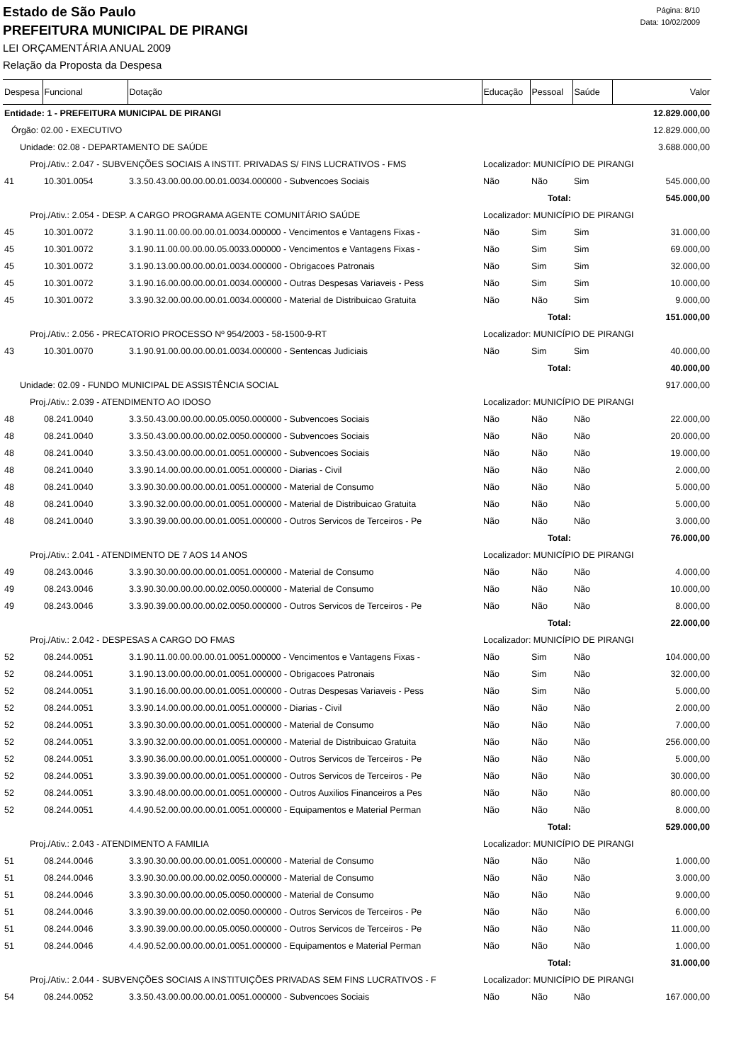Página: 8/10
Data: 10/02/2009
Estado de São Paulo
PREFEITURA MUNICIPAL DE PIRANGI
LEI ORÇAMENTÁRIA ANUAL 2009
Relação da Proposta da Despesa
| Despesa | Funcional | Dotação | Educação | Pessoal | Saúde | Valor |
| --- | --- | --- | --- | --- | --- | --- |
| Entidade: 1 - PREFEITURA MUNICIPAL DE PIRANGI | | | | | | 12.829.000,00 |
| Órgão: 02.00 - EXECUTIVO | | | | | | 12.829.000,00 |
| Unidade: 02.08 - DEPARTAMENTO DE SAÚDE | | | | | | 3.688.000,00 |
| Proj./Ativ.: 2.047 - SUBVENÇÕES SOCIAIS A INSTIT. PRIVADAS S/ FINS LUCRATIVOS - FMS | | | Localizador: MUNICÍPIO DE PIRANGI | | | |
| 41 | 10.301.0054 | 3.3.50.43.00.00.00.00.01.0034.000000 - Subvencoes Sociais | Não | Não | Sim | 545.000,00 |
| Total: | | | | | | 545.000,00 |
| Proj./Ativ.: 2.054 - DESP. A CARGO PROGRAMA AGENTE COMUNITÁRIO SAÚDE | | | Localizador: MUNICÍPIO DE PIRANGI | | | |
| 45 | 10.301.0072 | 3.1.90.11.00.00.00.00.01.0034.000000 - Vencimentos e Vantagens Fixas - | Não | Sim | Sim | 31.000,00 |
| 45 | 10.301.0072 | 3.1.90.11.00.00.00.00.05.0033.000000 - Vencimentos e Vantagens Fixas - | Não | Sim | Sim | 69.000,00 |
| 45 | 10.301.0072 | 3.1.90.13.00.00.00.00.01.0034.000000 - Obrigacoes Patronais | Não | Sim | Sim | 32.000,00 |
| 45 | 10.301.0072 | 3.1.90.16.00.00.00.00.01.0034.000000 - Outras Despesas Variaveis - Pess | Não | Sim | Sim | 10.000,00 |
| 45 | 10.301.0072 | 3.3.90.32.00.00.00.00.01.0034.000000 - Material de Distribuicao Gratuita | Não | Não | Sim | 9.000,00 |
| Total: | | | | | | 151.000,00 |
| Proj./Ativ.: 2.056 - PRECATORIO PROCESSO Nº 954/2003 - 58-1500-9-RT | | | Localizador: MUNICÍPIO DE PIRANGI | | | |
| 43 | 10.301.0070 | 3.1.90.91.00.00.00.00.01.0034.000000 - Sentencas Judiciais | Não | Sim | Sim | 40.000,00 |
| Total: | | | | | | 40.000,00 |
| Unidade: 02.09 - FUNDO MUNICIPAL DE ASSISTÊNCIA SOCIAL | | | | | | 917.000,00 |
| Proj./Ativ.: 2.039 - ATENDIMENTO AO IDOSO | | | Localizador: MUNICÍPIO DE PIRANGI | | | |
| 48 | 08.241.0040 | 3.3.50.43.00.00.00.00.05.0050.000000 - Subvencoes Sociais | Não | Não | Não | 22.000,00 |
| 48 | 08.241.0040 | 3.3.50.43.00.00.00.00.02.0050.000000 - Subvencoes Sociais | Não | Não | Não | 20.000,00 |
| 48 | 08.241.0040 | 3.3.50.43.00.00.00.00.01.0051.000000 - Subvencoes Sociais | Não | Não | Não | 19.000,00 |
| 48 | 08.241.0040 | 3.3.90.14.00.00.00.00.01.0051.000000 - Diarias - Civil | Não | Não | Não | 2.000,00 |
| 48 | 08.241.0040 | 3.3.90.30.00.00.00.00.01.0051.000000 - Material de Consumo | Não | Não | Não | 5.000,00 |
| 48 | 08.241.0040 | 3.3.90.32.00.00.00.00.01.0051.000000 - Material de Distribuicao Gratuita | Não | Não | Não | 5.000,00 |
| 48 | 08.241.0040 | 3.3.90.39.00.00.00.00.01.0051.000000 - Outros Servicos de Terceiros - Pe | Não | Não | Não | 3.000,00 |
| Total: | | | | | | 76.000,00 |
| Proj./Ativ.: 2.041 - ATENDIMENTO DE 7 AOS 14 ANOS | | | Localizador: MUNICÍPIO DE PIRANGI | | | |
| 49 | 08.243.0046 | 3.3.90.30.00.00.00.00.01.0051.000000 - Material de Consumo | Não | Não | Não | 4.000,00 |
| 49 | 08.243.0046 | 3.3.90.30.00.00.00.00.02.0050.000000 - Material de Consumo | Não | Não | Não | 10.000,00 |
| 49 | 08.243.0046 | 3.3.90.39.00.00.00.00.02.0050.000000 - Outros Servicos de Terceiros - Pe | Não | Não | Não | 8.000,00 |
| Total: | | | | | | 22.000,00 |
| Proj./Ativ.: 2.042 - DESPESAS A CARGO DO FMAS | | | Localizador: MUNICÍPIO DE PIRANGI | | | |
| 52 | 08.244.0051 | 3.1.90.11.00.00.00.00.01.0051.000000 - Vencimentos e Vantagens Fixas - | Não | Sim | Não | 104.000,00 |
| 52 | 08.244.0051 | 3.1.90.13.00.00.00.00.01.0051.000000 - Obrigacoes Patronais | Não | Sim | Não | 32.000,00 |
| 52 | 08.244.0051 | 3.1.90.16.00.00.00.00.01.0051.000000 - Outras Despesas Variaveis - Pess | Não | Sim | Não | 5.000,00 |
| 52 | 08.244.0051 | 3.3.90.14.00.00.00.00.01.0051.000000 - Diarias - Civil | Não | Não | Não | 2.000,00 |
| 52 | 08.244.0051 | 3.3.90.30.00.00.00.00.01.0051.000000 - Material de Consumo | Não | Não | Não | 7.000,00 |
| 52 | 08.244.0051 | 3.3.90.32.00.00.00.00.01.0051.000000 - Material de Distribuicao Gratuita | Não | Não | Não | 256.000,00 |
| 52 | 08.244.0051 | 3.3.90.36.00.00.00.00.01.0051.000000 - Outros Servicos de Terceiros - Pe | Não | Não | Não | 5.000,00 |
| 52 | 08.244.0051 | 3.3.90.39.00.00.00.00.01.0051.000000 - Outros Servicos de Terceiros - Pe | Não | Não | Não | 30.000,00 |
| 52 | 08.244.0051 | 3.3.90.48.00.00.00.00.01.0051.000000 - Outros Auxilios Financeiros a Pes | Não | Não | Não | 80.000,00 |
| 52 | 08.244.0051 | 4.4.90.52.00.00.00.00.01.0051.000000 - Equipamentos e Material Perman | Não | Não | Não | 8.000,00 |
| Total: | | | | | | 529.000,00 |
| Proj./Ativ.: 2.043 - ATENDIMENTO A FAMILIA | | | Localizador: MUNICÍPIO DE PIRANGI | | | |
| 51 | 08.244.0046 | 3.3.90.30.00.00.00.00.01.0051.000000 - Material de Consumo | Não | Não | Não | 1.000,00 |
| 51 | 08.244.0046 | 3.3.90.30.00.00.00.00.02.0050.000000 - Material de Consumo | Não | Não | Não | 3.000,00 |
| 51 | 08.244.0046 | 3.3.90.30.00.00.00.00.05.0050.000000 - Material de Consumo | Não | Não | Não | 9.000,00 |
| 51 | 08.244.0046 | 3.3.90.39.00.00.00.00.02.0050.000000 - Outros Servicos de Terceiros - Pe | Não | Não | Não | 6.000,00 |
| 51 | 08.244.0046 | 3.3.90.39.00.00.00.00.05.0050.000000 - Outros Servicos de Terceiros - Pe | Não | Não | Não | 11.000,00 |
| 51 | 08.244.0046 | 4.4.90.52.00.00.00.00.01.0051.000000 - Equipamentos e Material Perman | Não | Não | Não | 1.000,00 |
| Total: | | | | | | 31.000,00 |
| Proj./Ativ.: 2.044 - SUBVENÇÕES SOCIAIS A INSTITUIÇÕES PRIVADAS SEM FINS LUCRATIVOS - F | | | Localizador: MUNICÍPIO DE PIRANGI | | | |
| 54 | 08.244.0052 | 3.3.50.43.00.00.00.00.01.0051.000000 - Subvencoes Sociais | Não | Não | Não | 167.000,00 |